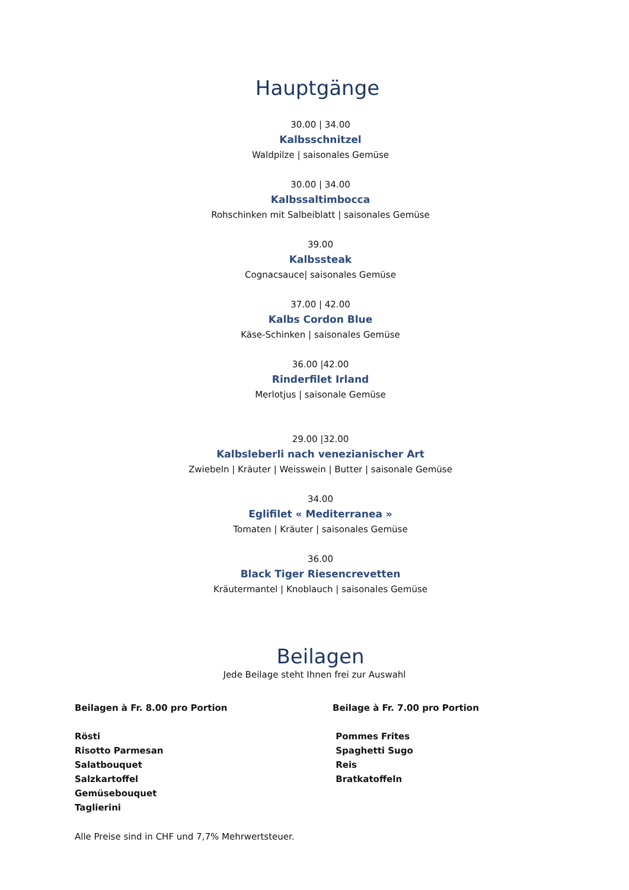Hauptgänge
30.00 | 34.00
Kalbsschnitzel
Waldpilze | saisonales Gemüse
30.00 | 34.00
Kalbssaltimbocca
Rohschinken mit Salbeiblatt | saisonales Gemüse
39.00
Kalbssteak
Cognacsauce| saisonales Gemüse
37.00 | 42.00
Kalbs Cordon Blue
Käse-Schinken | saisonales Gemüse
36.00 |42.00
Rinderfilet Irland
Merlotjus | saisonale Gemüse
29.00 |32.00
Kalbsleberli nach venezianischer Art
Zwiebeln | Kräuter | Weisswein | Butter | saisonale Gemüse
34.00
Eglifilet « Mediterranea »
Tomaten | Kräuter | saisonales Gemüse
36.00
Black Tiger Riesencrevetten
Kräutermantel | Knoblauch | saisonales Gemüse
Beilagen
Jede Beilage steht Ihnen frei zur Auswahl
Beilagen à Fr. 8.00 pro Portion
Rösti
Risotto Parmesan
Salatbouquet
Salzkartoffel
Gemüsebouquet
Taglierini
Beilage à Fr. 7.00 pro Portion
Pommes Frites
Spaghetti Sugo
Reis
Bratkatoffeln
Alle Preise sind in CHF und 7,7% Mehrwertsteuer.